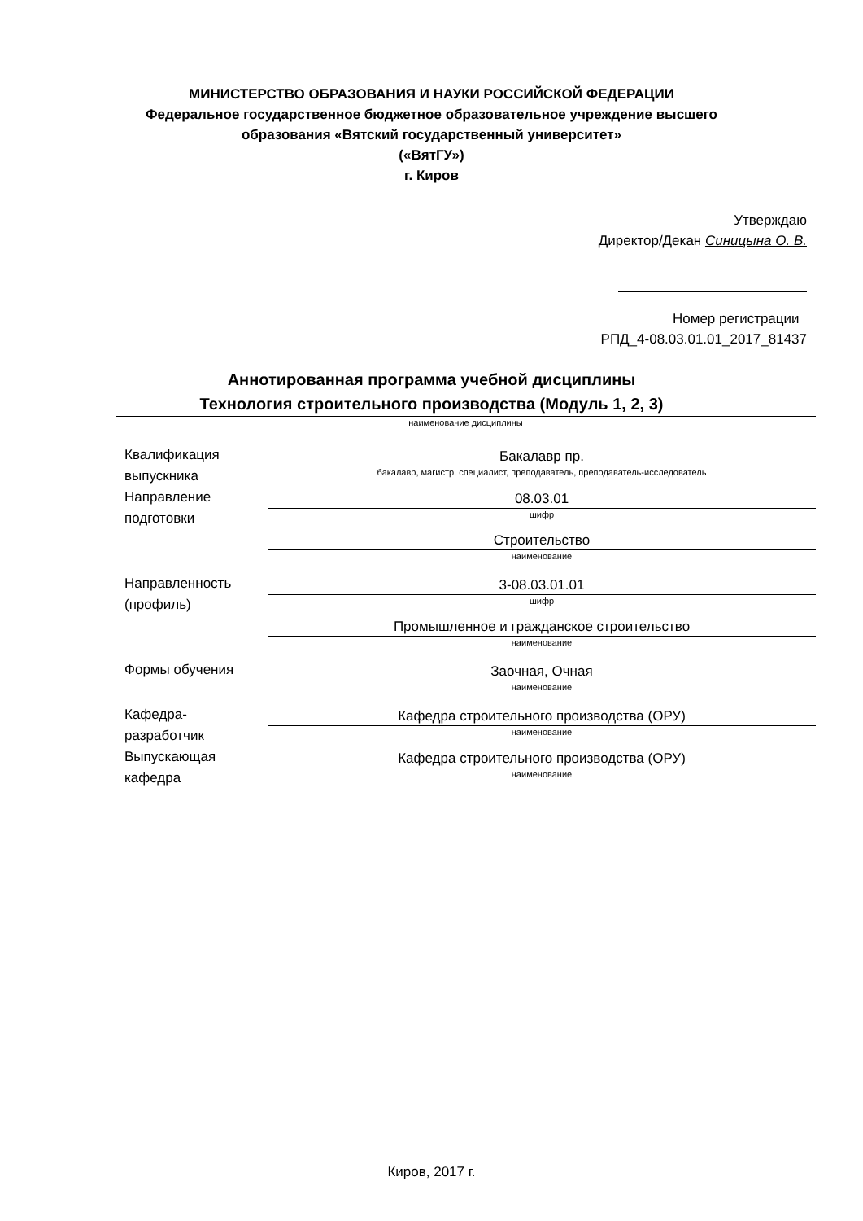МИНИСТЕРСТВО ОБРАЗОВАНИЯ И НАУКИ РОССИЙСКОЙ ФЕДЕРАЦИИ
Федеральное государственное бюджетное образовательное учреждение высшего
образования «Вятский государственный университет»
(«ВятГУ»)
г. Киров
Утверждаю
Директор/Декан Синицына О. В.
Номер регистрации
РПД_4-08.03.01.01_2017_81437
Аннотированная программа учебной дисциплины
Технология строительного производства (Модуль 1, 2, 3)
наименование дисциплины
Квалификация
выпускника
Бакалавр пр.
бакалавр, магистр, специалист, преподаватель, преподаватель-исследователь
Направление
подготовки
08.03.01
шифр
Строительство
наименование
Направленность
(профиль)
3-08.03.01.01
шифр
Промышленное и гражданское строительство
наименование
Формы обучения
Заочная, Очная
наименование
Кафедра-
разработчик
Кафедра строительного производства (ОРУ)
наименование
Выпускающая
кафедра
Кафедра строительного производства (ОРУ)
наименование
Киров, 2017 г.